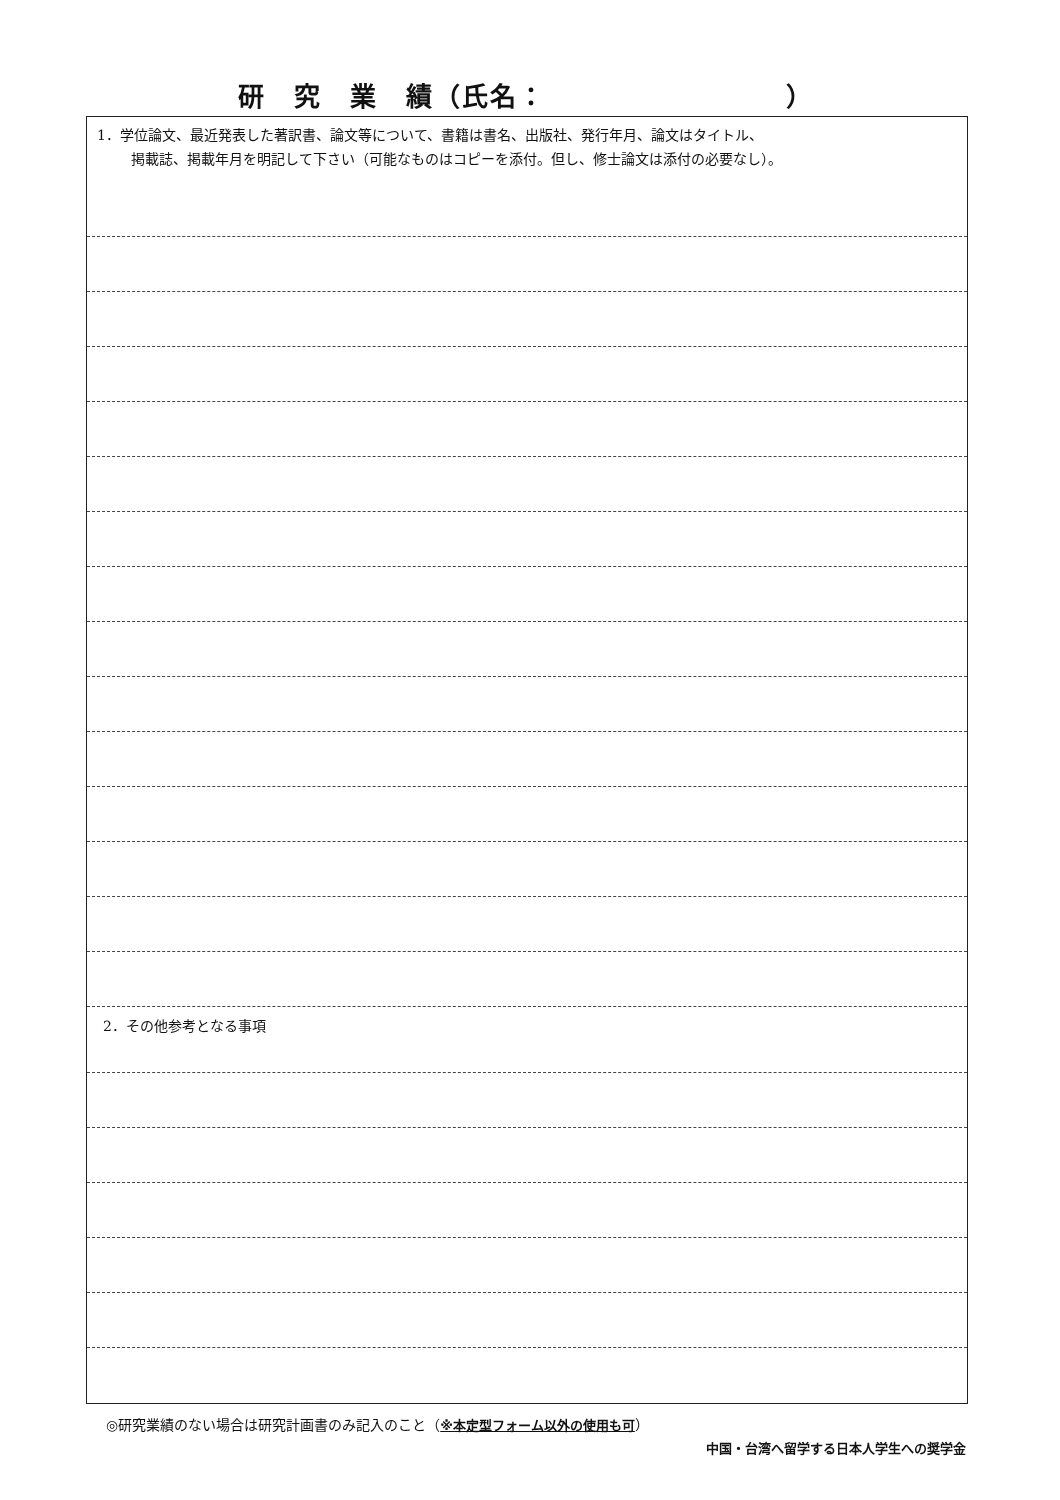研　究　業　績（氏名： ）
1．学位論文、最近発表した著訳書、論文等について、書籍は書名、出版社、発行年月、論文はタイトル、
掲載誌、掲載年月を明記して下さい（可能なものはコピーを添付。但し、修士論文は添付の必要なし）。
2．その他参考となる事項
◎研究業績のない場合は研究計画書のみ記入のこと（※本定型フォーム以外の使用も可）
中国・台湾へ留学する日本人学生への奨学金